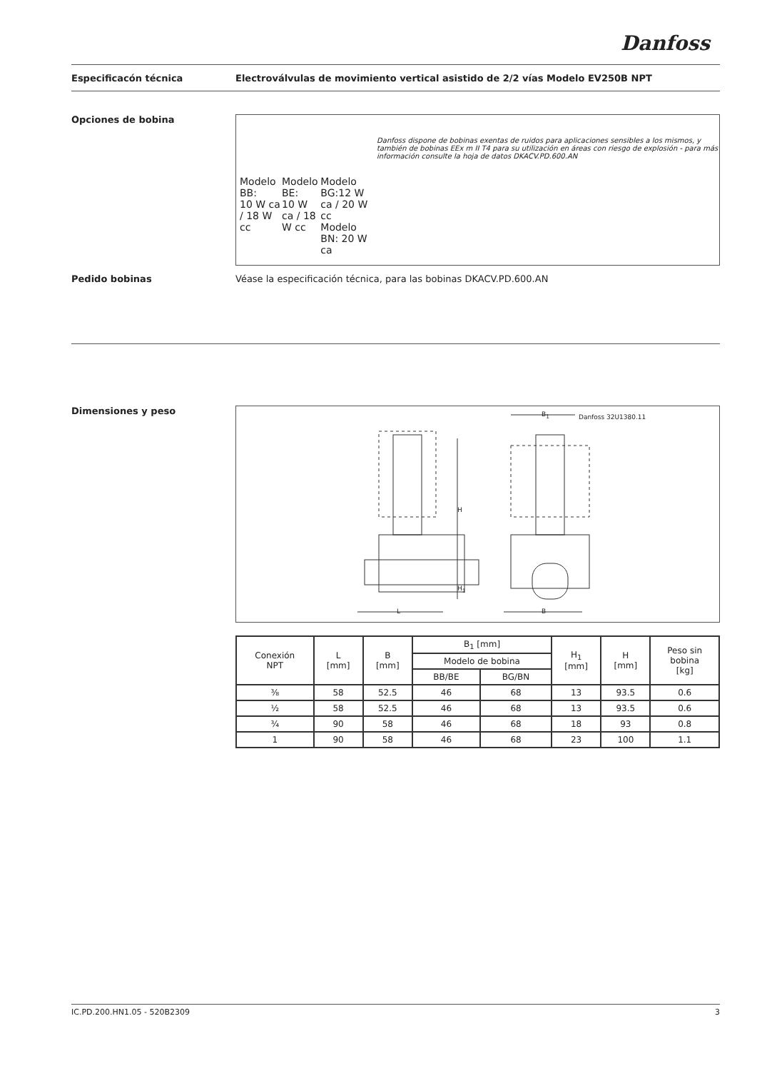Danfoss
Especificacón técnica Electroválvulas de movimiento vertical asistido de 2/2 vías Modelo EV250B NPT
Opciones de bobina
Modelo BB:
10 W ca / 18 W cc
Modelo BE:
10 W ca / 18 W cc
Modelo BG:12 W ca / 20 W cc
Modelo BN: 20 W ca
Danfoss dispone de bobinas exentas de ruidos para aplicaciones sensibles a los mismos, y también de bobinas EEx m II T4 para su utilización en áreas con riesgo de explosión - para más información consulte la hoja de datos DKACV.PD.600.AN
Pedido bobinas Véase la especificación técnica, para las bobinas DKACV.PD.600.AN
Dimensiones y peso
L B
B<sub>1</sub>
H
H<sub>1</sub>
Danfoss 32U1380.11
| Conexión NPT | L [mm] | B [mm] | B<sub>1</sub> [mm] | | H<sub>1</sub> [mm] | H [mm] | Peso sin bobina [kg] |
| --- | --- | --- | --- | --- | --- | --- | --- |
| | | | Modelo de bobina | | | | |
| | | | BB/BE | BG/BN | | | |
| ⅜ | 58 | 52.5 | 46 | 68 | 13 | 93.5 | 0.6 |
| ½ | 58 | 52.5 | 46 | 68 | 13 | 93.5 | 0.6 |
| ¾ | 90 | 58 | 46 | 68 | 18 | 93 | 0.8 |
| 1 | 90 | 58 | 46 | 68 | 23 | 100 | 1.1 |
IC.PD.200.HN1.05 - 520B2309 3